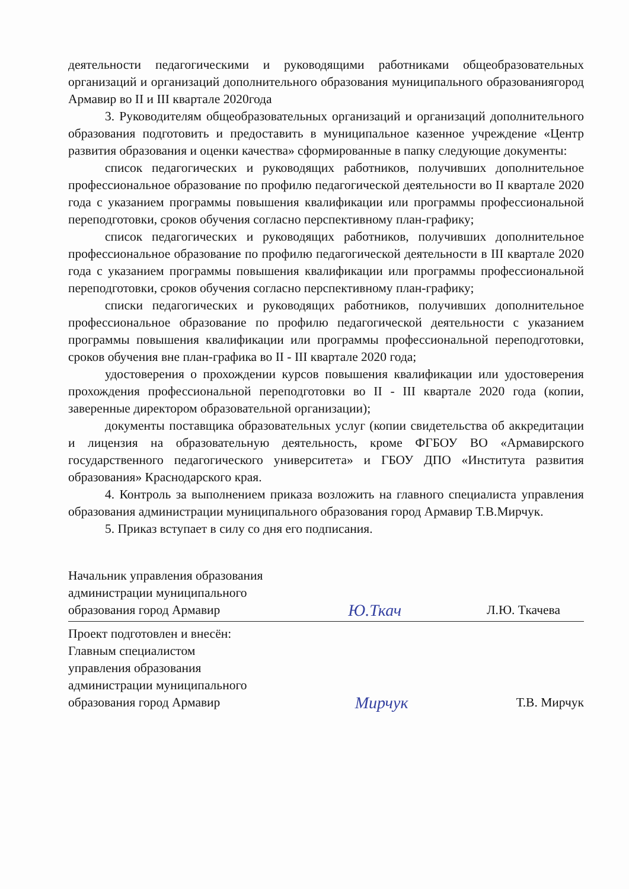деятельности педагогическими и руководящими работниками общеобразовательных организаций и организаций дополнительного образования муниципального образованиягород Армавир во II и III квартале 2020года
3. Руководителям общеобразовательных организаций и организаций дополнительного образования подготовить и предоставить в муниципальное казенное учреждение «Центр развития образования и оценки качества» сформированные в папку следующие документы:
список педагогических и руководящих работников, получивших дополнительное профессиональное образование по профилю педагогической деятельности во II квартале 2020 года с указанием программы повышения квалификации или программы профессиональной переподготовки, сроков обучения согласно перспективному план-графику;
список педагогических и руководящих работников, получивших дополнительное профессиональное образование по профилю педагогической деятельности в III квартале 2020 года с указанием программы повышения квалификации или программы профессиональной переподготовки, сроков обучения согласно перспективному план-графику;
списки педагогических и руководящих работников, получивших дополнительное профессиональное образование по профилю педагогической деятельности с указанием программы повышения квалификации или программы профессиональной переподготовки, сроков обучения вне план-графика во II - III квартале 2020 года;
удостоверения о прохождении курсов повышения квалификации или удостоверения прохождения профессиональной переподготовки во II - III квартале 2020 года (копии, заверенные директором образовательной организации);
документы поставщика образовательных услуг (копии свидетельства об аккредитации и лицензия на образовательную деятельность, кроме ФГБОУ ВО «Армавирского государственного педагогического университета» и ГБОУ ДПО «Института развития образования» Краснодарского края.
4. Контроль за выполнением приказа возложить на главного специалиста управления образования администрации муниципального образования город Армавир Т.В.Мирчук.
5. Приказ вступает в силу со дня его подписания.
Начальник управления образования
администрации муниципального
образования город Армавир
Ю.Ткач
Л.Ю. Ткачева
Проект подготовлен и внесён:
Главным специалистом
управления образования
администрации муниципального
образования город Армавир
Мирчук
Т.В. Мирчук